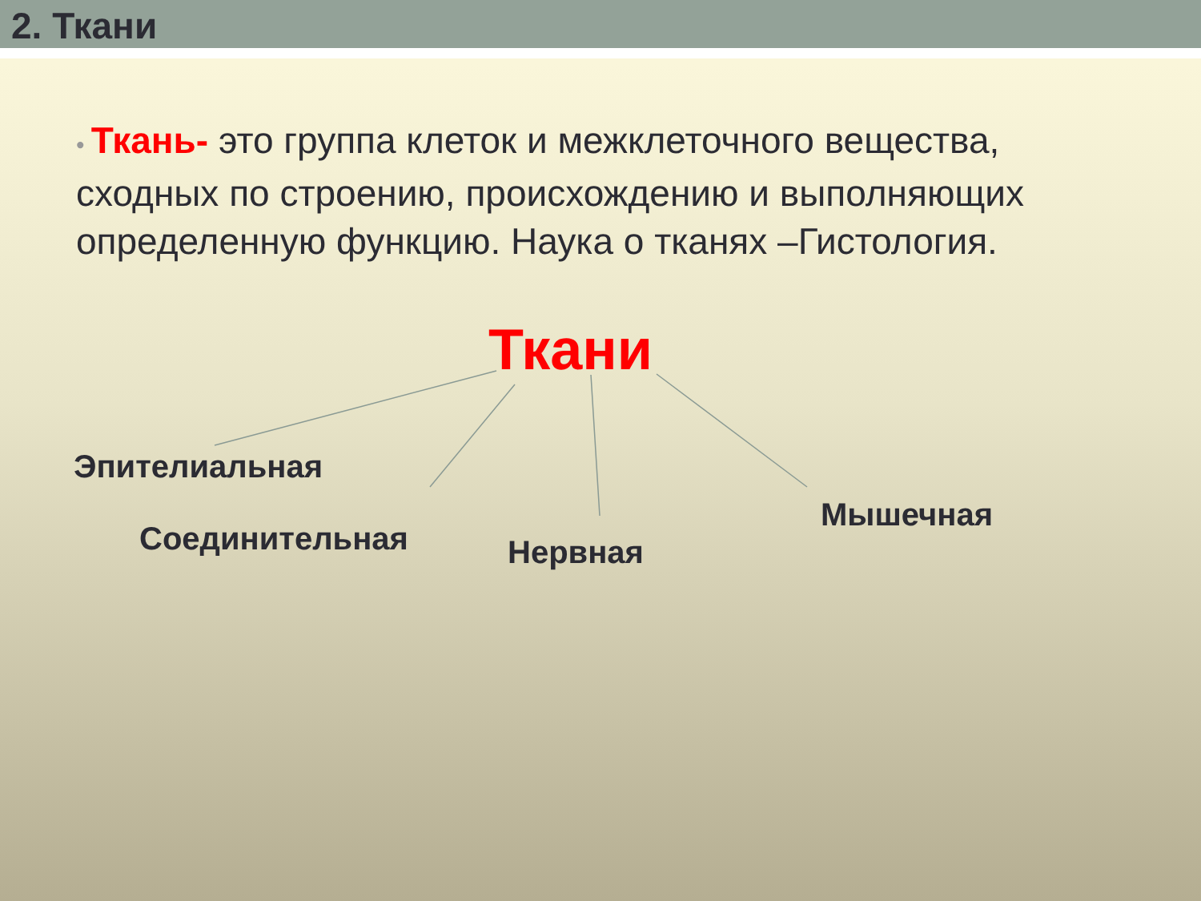2. Ткани
• Ткань- это группа клеток и межклеточного вещества, сходных по строению, происхождению и выполняющих определенную функцию. Наука о тканях –Гистология.
Ткани
Эпителиальная
Соединительная Нервная
Мышечная